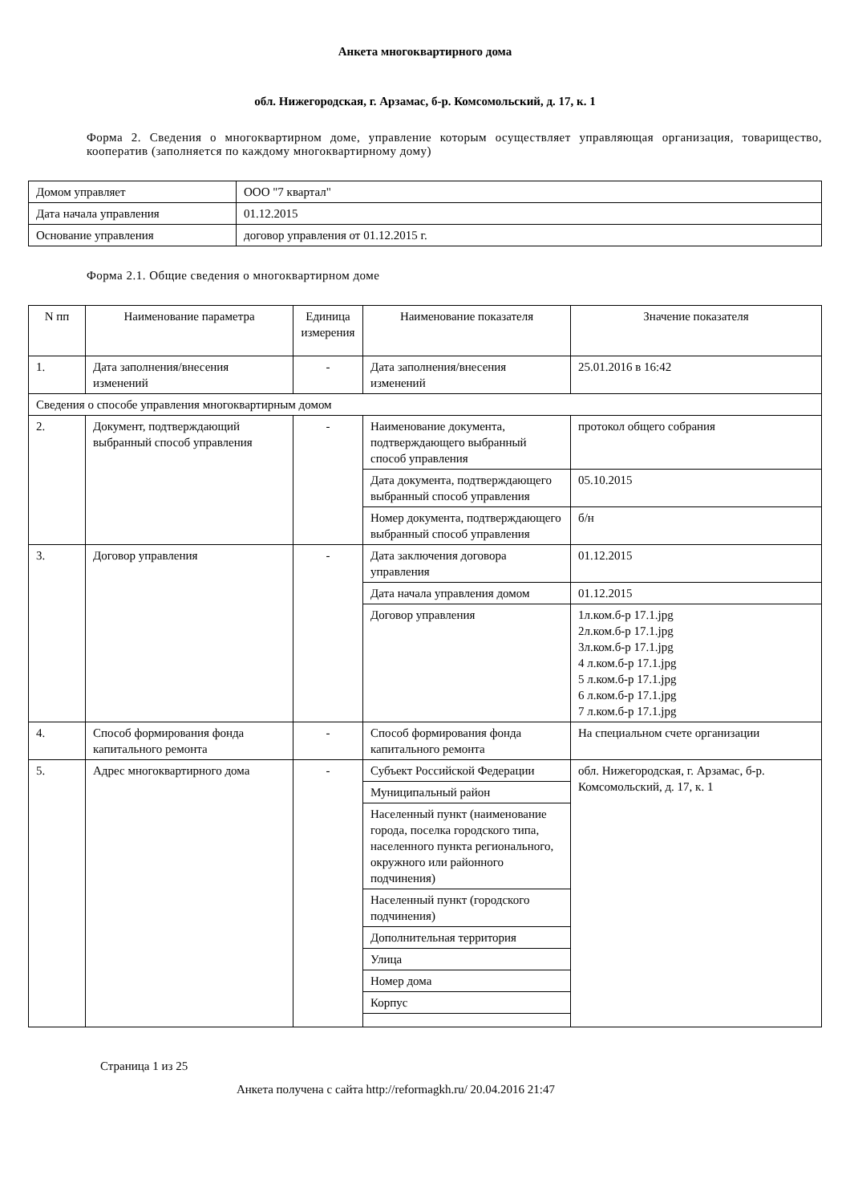Анкета многоквартирного дома
обл. Нижегородская, г. Арзамас, б-р. Комсомольский, д. 17, к. 1
Форма 2. Сведения о многоквартирном доме, управление которым осуществляет управляющая организация, товарищество, кооператив (заполняется по каждому многоквартирному дому)
| Домом управляет | ООО "7 квартал" |
| Дата начала управления | 01.12.2015 |
| Основание управления | договор управления от 01.12.2015 г. |
Форма 2.1. Общие сведения о многоквартирном доме
| N пп | Наименование параметра | Единица измерения | Наименование показателя | Значение показателя |
| --- | --- | --- | --- | --- |
| 1. | Дата заполнения/внесения изменений | - | Дата заполнения/внесения изменений | 25.01.2016 в 16:42 |
| Сведения о способе управления многоквартирным домом | | | | |
| 2. | Документ, подтверждающий выбранный способ управления | - | Наименование документа, подтверждающего выбранный способ управления | протокол общего собрания |
| | | | Дата документа, подтверждающего выбранный способ управления | 05.10.2015 |
| | | | Номер документа, подтверждающего выбранный способ управления | б/н |
| 3. | Договор управления | - | Дата заключения договора управления | 01.12.2015 |
| | | | Дата начала управления домом | 01.12.2015 |
| | | | Договор управления | 1л.ком.б-р 17.1.jpg 2л.ком.б-р 17.1.jpg 3л.ком.б-р 17.1.jpg 4 л.ком.б-р 17.1.jpg 5 л.ком.б-р 17.1.jpg 6 л.ком.б-р 17.1.jpg 7 л.ком.б-р 17.1.jpg |
| 4. | Способ формирования фонда капитального ремонта | - | Способ формирования фонда капитального ремонта | На специальном счете организации |
| 5. | Адрес многоквартирного дома | - | Субъект Российской Федерации | обл. Нижегородская, г. Арзамас, б-р. Комсомольский, д. 17, к. 1 |
| | | | Муниципальный район | |
| | | | Населенный пункт (наименование города, поселка городского типа, населенного пункта регионального, окружного или районного подчинения) | |
| | | | Населенный пункт (городского подчинения) | |
| | | | Дополнительная территория | |
| | | | Улица | |
| | | | Номер дома | |
| | | | Корпус | |
Страница 1 из 25
Анкета получена с сайта http://reformagkh.ru/ 20.04.2016 21:47